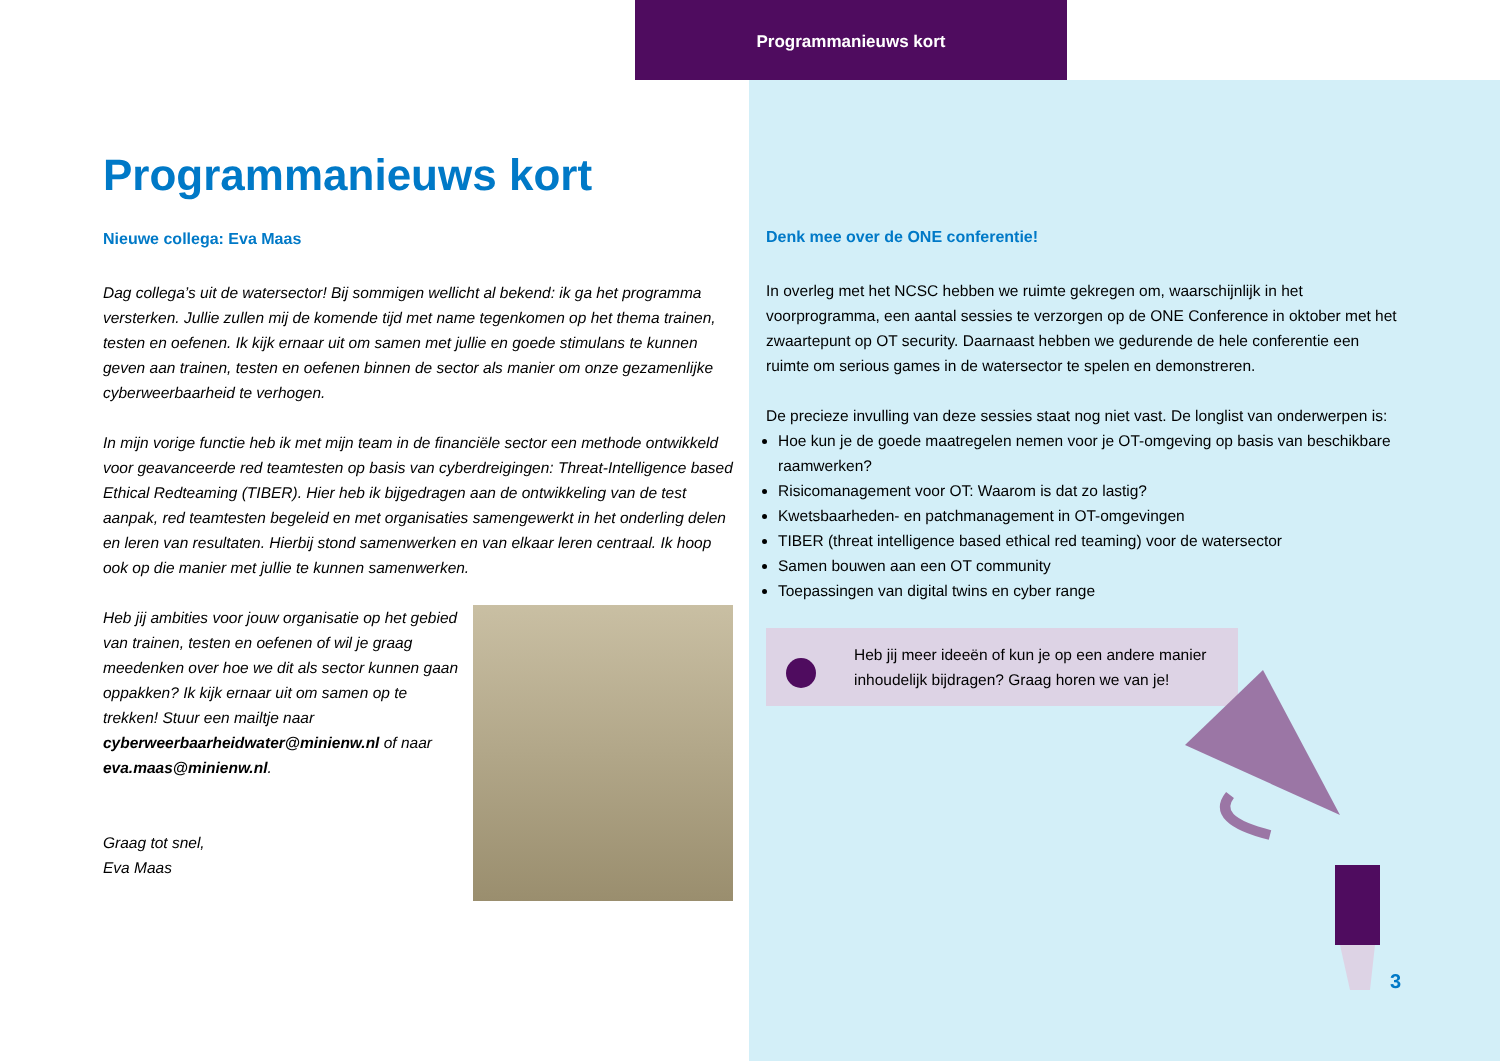Programmanieuws kort
Programmanieuws kort
Nieuwe collega: Eva Maas
Dag collega’s uit de watersector! Bij sommigen wellicht al bekend: ik ga het programma versterken. Jullie zullen mij de komende tijd met name tegenkomen op het thema trainen, testen en oefenen. Ik kijk ernaar uit om samen met jullie en goede stimulans te kunnen geven aan trainen, testen en oefenen binnen de sector als manier om onze gezamenlijke cyberweerbaarheid te verhogen.
In mijn vorige functie heb ik met mijn team in de financiële sector een methode ontwikkeld voor geavanceerde red teamtesten op basis van cyberdreigingen: Threat-Intelligence based Ethical Redteaming (TIBER). Hier heb ik bijgedragen aan de ontwikkeling van de test aanpak, red teamtesten begeleid en met organisaties samengewerkt in het onderling delen en leren van resultaten. Hierbij stond samenwerken en van elkaar leren centraal. Ik hoop ook op die manier met jullie te kunnen samenwerken.
Heb jij ambities voor jouw organisatie op het gebied van trainen, testen en oefenen of wil je graag meedenken over hoe we dit als sector kunnen gaan oppakken? Ik kijk ernaar uit om samen op te trekken! Stuur een mailtje naar cyberweerbaarheidwater@minienw.nl of naar eva.maas@minienw.nl.
Graag tot snel,
Eva Maas
Denk mee over de ONE conferentie!
In overleg met het NCSC hebben we ruimte gekregen om, waarschijnlijk in het voorprogramma, een aantal sessies te verzorgen op de ONE Conference in oktober met het zwaartepunt op OT security. Daarnaast hebben we gedurende de hele conferentie een ruimte om serious games in de watersector te spelen en demonstreren.
De precieze invulling van deze sessies staat nog niet vast. De longlist van onderwerpen is:
Hoe kun je de goede maatregelen nemen voor je OT-omgeving op basis van beschikbare raamwerken?
Risicomanagement voor OT: Waarom is dat zo lastig?
Kwetsbaarheden- en patchmanagement in OT-omgevingen
TIBER (threat intelligence based ethical red teaming) voor de watersector
Samen bouwen aan een OT community
Toepassingen van digital twins en cyber range
Heb jij meer ideeën of kun je op een andere manier inhoudelijk bijdragen? Graag horen we van je!
3